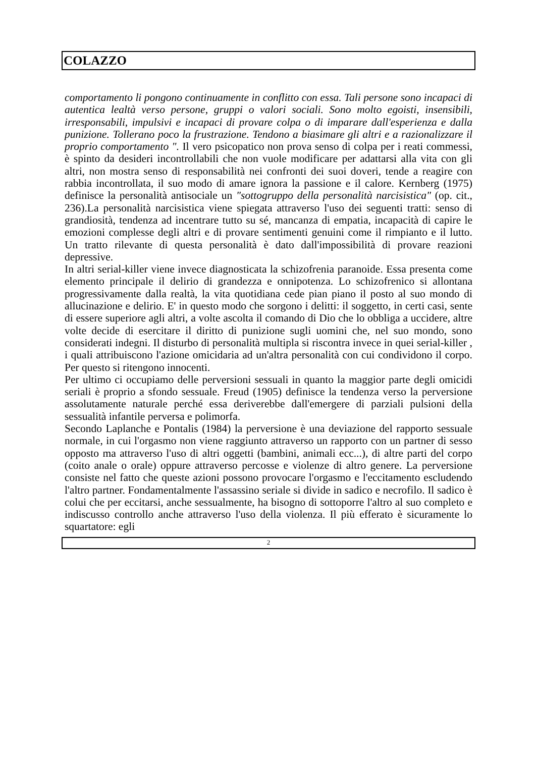COLAZZO
comportamento li pongono continuamente in conflitto con essa. Tali persone sono incapaci di autentica lealtà verso persone, gruppi o valori sociali. Sono molto egoisti, insensibili, irresponsabili, impulsivi e incapaci di provare colpa o di imparare dall'esperienza e dalla punizione. Tollerano poco la frustrazione. Tendono a biasimare gli altri e a razionalizzare il proprio comportamento ". Il vero psicopatico non prova senso di colpa per i reati commessi, è spinto da desideri incontrollabili che non vuole modificare per adattarsi alla vita con gli altri, non mostra senso di responsabilità nei confronti dei suoi doveri, tende a reagire con rabbia incontrollata, il suo modo di amare ignora la passione e il calore. Kernberg (1975) definisce la personalità antisociale un "sottogruppo della personalità narcisistica" (op. cit., 236).La personalità narcisistica viene spiegata attraverso l'uso dei seguenti tratti: senso di grandiosità, tendenza ad incentrare tutto su sé, mancanza di empatia, incapacità di capire le emozioni complesse degli altri e di provare sentimenti genuini come il rimpianto e il lutto. Un tratto rilevante di questa personalità è dato dall'impossibilità di provare reazioni depressive.
In altri serial-killer viene invece diagnosticata la schizofrenia paranoide. Essa presenta come elemento principale il delirio di grandezza e onnipotenza. Lo schizofrenico si allontana progressivamente dalla realtà, la vita quotidiana cede pian piano il posto al suo mondo di allucinazione e delirio. E' in questo modo che sorgono i delitti: il soggetto, in certi casi, sente di essere superiore agli altri, a volte ascolta il comando di Dio che lo obbliga a uccidere, altre volte decide di esercitare il diritto di punizione sugli uomini che, nel suo mondo, sono considerati indegni. Il disturbo di personalità multipla si riscontra invece in quei serial-killer , i quali attribuiscono l'azione omicidaria ad un'altra personalità con cui condividono il corpo. Per questo si ritengono innocenti.
Per ultimo ci occupiamo delle perversioni sessuali in quanto la maggior parte degli omicidi seriali è proprio a sfondo sessuale. Freud (1905) definisce la tendenza verso la perversione assolutamente naturale perché essa deriverebbe dall'emergere di parziali pulsioni della sessualità infantile perversa e polimorfa.
Secondo Laplanche e Pontalis (1984) la perversione è una deviazione del rapporto sessuale normale, in cui l'orgasmo non viene raggiunto attraverso un rapporto con un partner di sesso opposto ma attraverso l'uso di altri oggetti (bambini, animali ecc...), di altre parti del corpo (coito anale o orale) oppure attraverso percosse e violenze di altro genere. La perversione consiste nel fatto che queste azioni possono provocare l'orgasmo e l'eccitamento escludendo l'altro partner. Fondamentalmente l'assassino seriale si divide in sadico e necrofilo. Il sadico è colui che per eccitarsi, anche sessualmente, ha bisogno di sottoporre l'altro al suo completo e indiscusso controllo anche attraverso l'uso della violenza. Il più efferato è sicuramente lo squartatore: egli
2